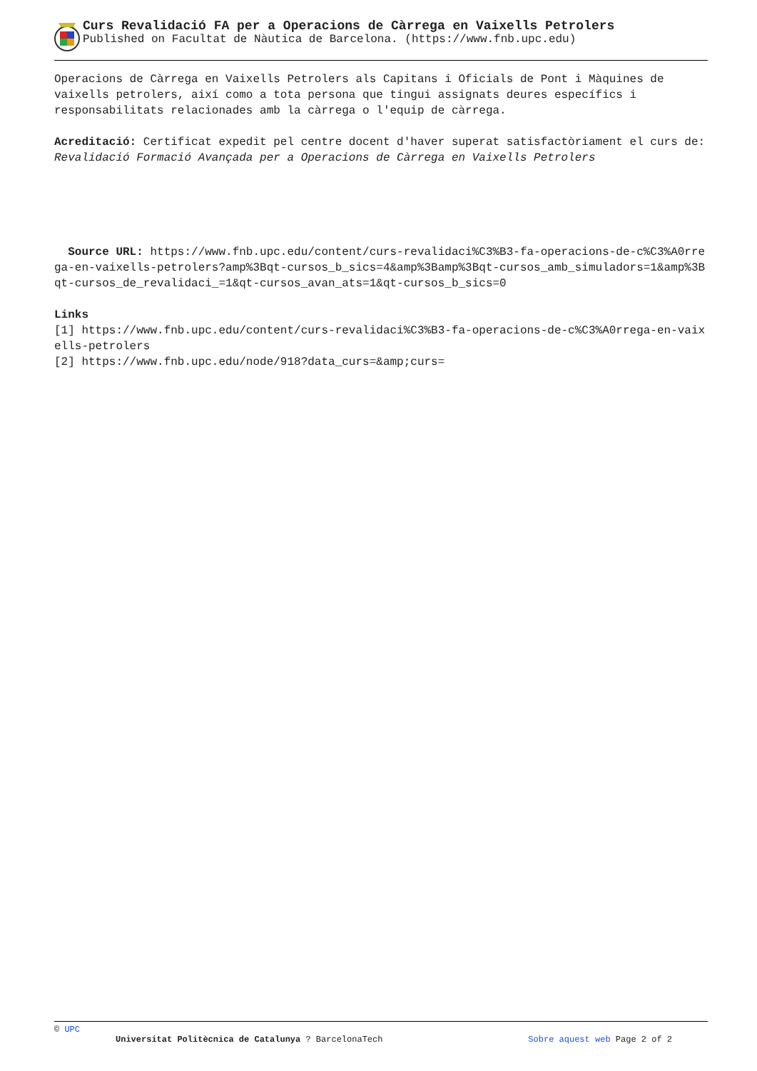Curs Revalidació FA per a Operacions de Càrrega en Vaixells Petrolers
Published on Facultat de Nàutica de Barcelona. (https://www.fnb.upc.edu)
Operacions de Càrrega en Vaixells Petrolers als Capitans i Oficials de Pont i Màquines de vaixells petrolers, així como a tota persona que tingui assignats deures específics i responsabilitats relacionades amb la càrrega o l'equip de càrrega.
Acreditació: Certificat expedit pel centre docent d'haver superat satisfactòriament el curs de: Revalidació Formació Avançada per a Operacions de Càrrega en Vaixells Petrolers
Source URL: https://www.fnb.upc.edu/content/curs-revalidaci%C3%B3-fa-operacions-de-c%C3%A0rrega-en-vaixells-petrolers?amp%3Bqt-cursos_b_sics=4&amp%3Bamp%3Bqt-cursos_amb_simuladors=1&amp%3Bqt-cursos_de_revalidaci_=1&qt-cursos_avan_ats=1&qt-cursos_b_sics=0
Links
[1] https://www.fnb.upc.edu/content/curs-revalidaci%C3%B3-fa-operacions-de-c%C3%A0rrega-en-vaixells-petrolers
[2] https://www.fnb.upc.edu/node/918?data_curs=&amp;curs=
© UPC
Universitat Politècnica de Catalunya ? BarcelonaTech Sobre aquest web Page 2 of 2